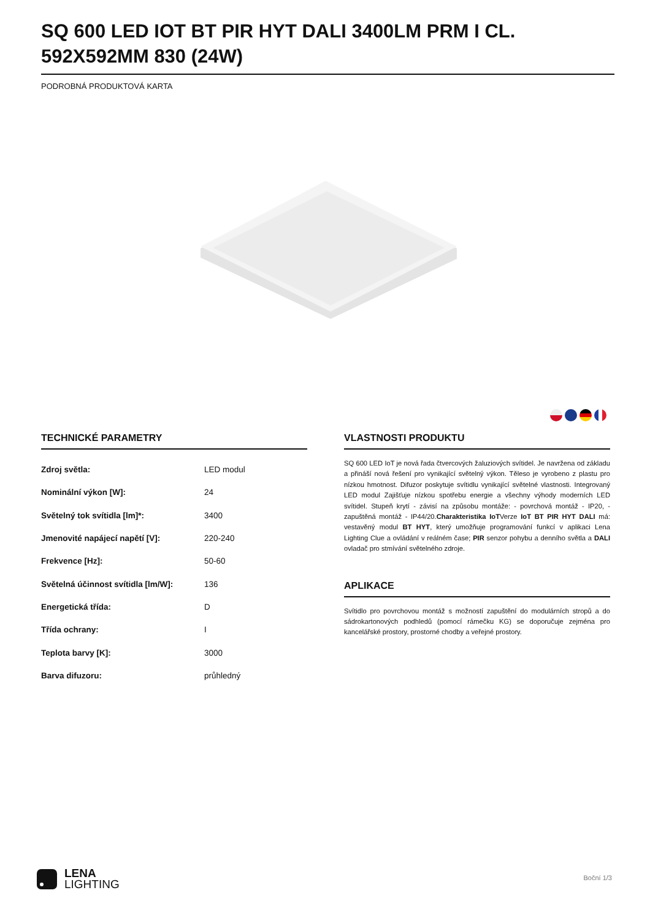SQ 600 LED IOT BT PIR HYT DALI 3400LM PRM I CL. 592X592MM 830 (24W)
PODROBNÁ PRODUKTOVÁ KARTA
TECHNICKÉ PARAMETRY
| Zdroj světla: | LED modul |
| Nominální výkon [W]: | 24 |
| Světelný tok svítidla [lm]*: | 3400 |
| Jmenovité napájecí napětí [V]: | 220-240 |
| Frekvence [Hz]: | 50-60 |
| Světelná účinnost svítidla [lm/W]: | 136 |
| Energetická třída: | D |
| Třída ochrany: | I |
| Teplota barvy [K]: | 3000 |
| Barva difuzoru: | průhledný |
VLASTNOSTI PRODUKTU
SQ 600 LED IoT je nová řada čtvercových žaluziových svítidel. Je navržena od základu a přináší nová řešení pro vynikající světelný výkon. Těleso je vyrobeno z plastu pro nízkou hmotnost. Difuzor poskytuje svítidlu vynikající světelné vlastnosti. Integrovaný LED modul Zajišťuje nízkou spotřebu energie a všechny výhody moderních LED svítidel. Stupeň krytí - závisí na způsobu montáže: - povrchová montáž - IP20, - zapuštěná montáž - IP44/20.Charakteristika IoTVerze IoT BT PIR HYT DALI má: vestavěný modul BT HYT, který umožňuje programování funkcí v aplikaci Lena Lighting Clue a ovládání v reálném čase; PIR senzor pohybu a denního světla a DALI ovladač pro stmívání světelného zdroje.
APLIKACE
Svítidlo pro povrchovou montáž s možností zapuštění do modulárních stropů a do sádrokartonových podhledů (pomocí rámečku KG) se doporučuje zejména pro kancelářské prostory, prostorné chodby a veřejné prostory.
LENA
LIGHTING
Boční 1/3